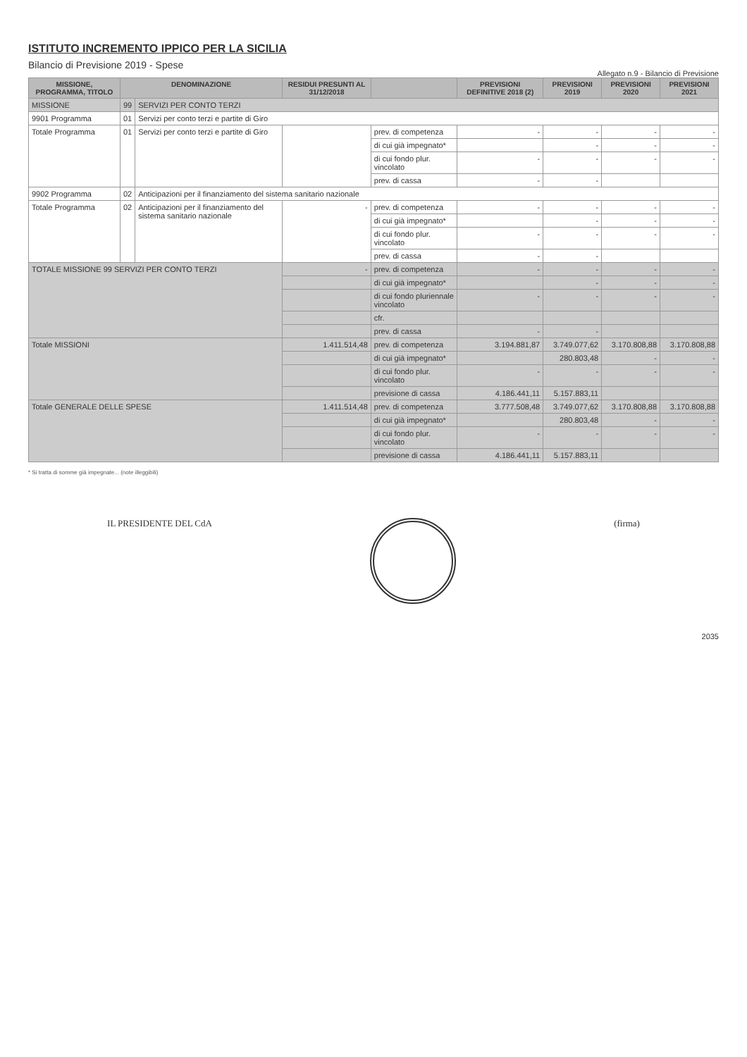ISTITUTO INCREMENTO IPPICO PER LA SICILIA
Bilancio di Previsione 2019 - Spese
Allegato n.9 - Bilancio di Previsione
| MISSIONE, PROGRAMMA, TITOLO | DENOMINAZIONE | | RESIDUI PRESUNTI AL 31/12/2018 | | PREVISIONI DEFINITIVE 2018 (2) | PREVISIONI 2019 | PREVISIONI 2020 | PREVISIONI 2021 |
| --- | --- | --- | --- | --- | --- | --- | --- | --- |
| MISSIONE | 99 | SERVIZI PER CONTO TERZI | | | | | | |
| 9901 Programma | 01 | Servizi per conto terzi e partite di Giro | | | | | | |
| Totale Programma | 01 | Servizi per conto terzi e partite di Giro | | prev. di competenza | - | - | - | - |
| | | | | di cui già impegnato* | | - | - | - |
| | | | | di cui fondo plur. vincolato | - | - | - | - |
| | | | | prev. di cassa | - | - | | |
| 9902 Programma | 02 | Anticipazioni per il finanziamento del sistema sanitario nazionale | | | | | | |
| Totale Programma | 02 | Anticipazioni per il finanziamento del sistema sanitario nazionale | - | prev. di competenza | - | - | - | - |
| | | | | di cui già impegnato* | | - | - | - |
| | | | | di cui fondo plur. vincolato | - | - | - | - |
| | | | | prev. di cassa | - | - | | |
| TOTALE MISSIONE 99 SERVIZI PER CONTO TERZI | | | - | prev. di competenza | - | - | - | - |
| | | | | di cui già impegnato* | | - | - | - |
| | | | | di cui fondo pluriennale vincolato | - | - | - | - |
| | | | | cfr. | | | | |
| | | | | prev. di cassa | - | - | | |
| Totale MISSIONI | | | 1.411.514,48 | prev. di competenza | 3.194.881,87 | 3.749.077,62 | 3.170.808,88 | 3.170.808,88 |
| | | | | di cui già impegnato* | | 280.803,48 | - | - |
| | | | | di cui fondo plur. vincolato | - | - | - | - |
| | | | | previsione di cassa | 4.186.441,11 | 5.157.883,11 | | |
| Totale GENERALE DELLE SPESE | | | 1.411.514,48 | prev. di competenza | 3.777.508,48 | 3.749.077,62 | 3.170.808,88 | 3.170.808,88 |
| | | | | di cui già impegnato* | | 280.803,48 | - | - |
| | | | | di cui fondo plur. vincolato | - | - | - | - |
| | | | | previsione di cassa | 4.186.441,11 | 5.157.883,11 | | |
* Si tratta di somme già impegnate... (note illeggibili)
IL PRESIDENTE DEL CdA (firma)
2035